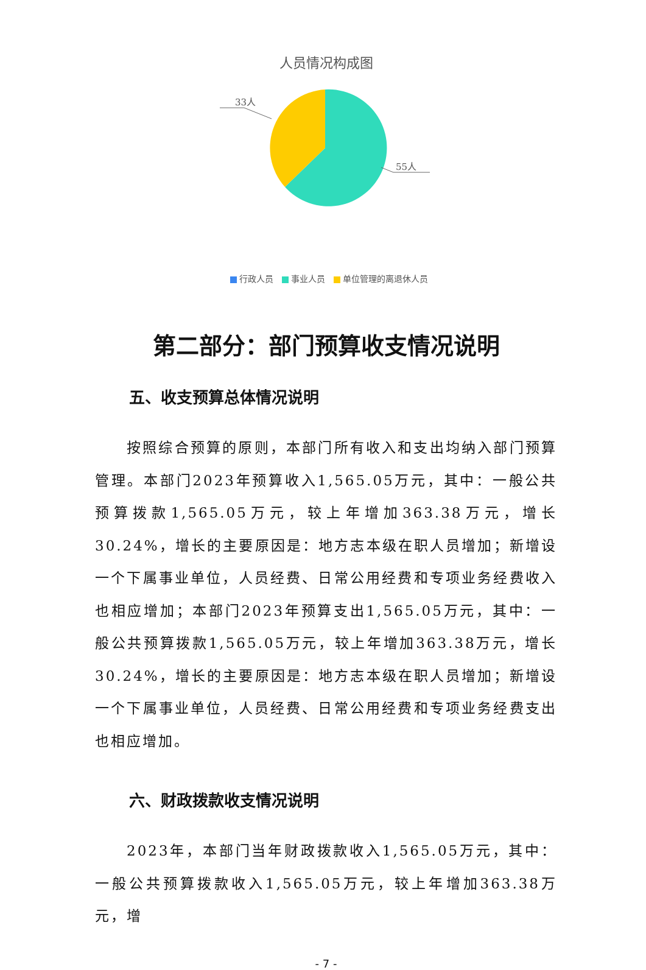人员情况构成图
33人
55人
行政人员 事业人员 单位管理的离退休人员
第二部分：部门预算收支情况说明
五、收支预算总体情况说明
按照综合预算的原则，本部门所有收入和支出均纳入部门预算管理。本部门2023年预算收入1,565.05万元，其中：一般公共预算拨款1,565.05万元，较上年增加363.38万元，增长30.24%，增长的主要原因是：地方志本级在职人员增加；新增设一个下属事业单位，人员经费、日常公用经费和专项业务经费收入也相应增加；本部门2023年预算支出1,565.05万元，其中：一般公共预算拨款1,565.05万元，较上年增加363.38万元，增长30.24%，增长的主要原因是：地方志本级在职人员增加；新增设一个下属事业单位，人员经费、日常公用经费和专项业务经费支出也相应增加。
六、财政拨款收支情况说明
2023年，本部门当年财政拨款收入1,565.05万元，其中：一般公共预算拨款收入1,565.05万元，较上年增加363.38万元，增
- 7 -